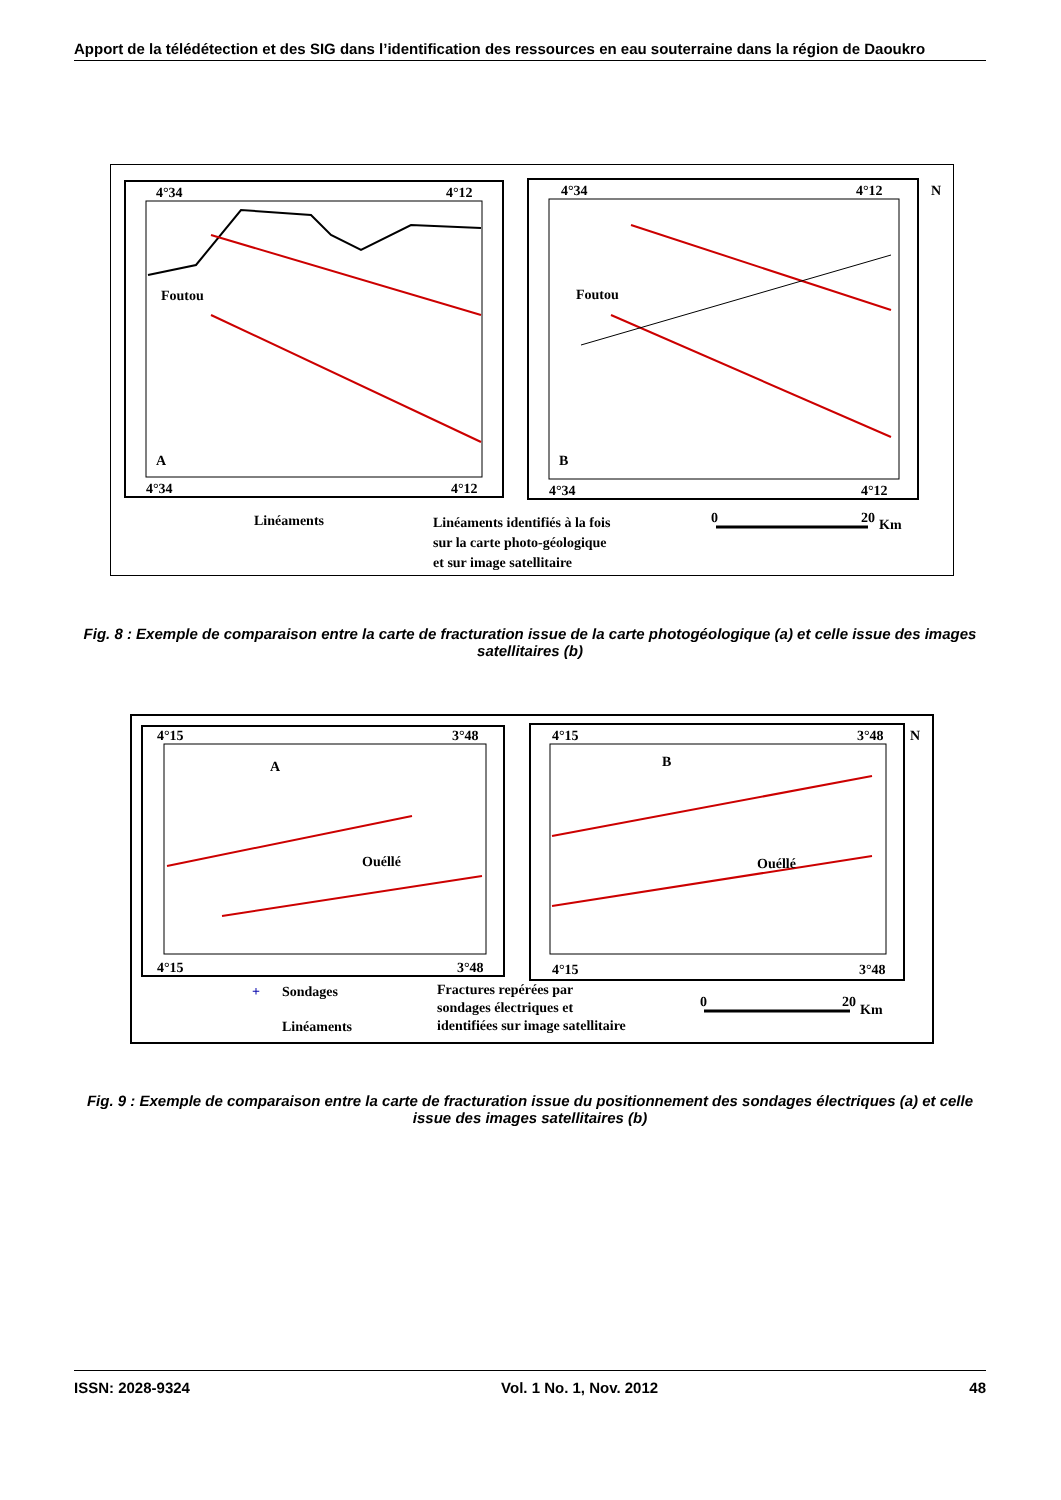Apport de la télédétection et des SIG dans l’identification des ressources en eau souterraine dans la région de Daoukro
4°34
4°12
Foutou
A
4°34
4°12
4°34
4°12
Foutou
B
4°34
4°12
N
Linéaments
Linéaments identifiés à la fois
sur la carte photo-géologique
et sur image satellitaire
0
20
Km
Fig. 8 : Exemple de comparaison entre la carte de fracturation issue de la carte photogéologique (a) et celle issue des images satellitaires (b)
4°15
3°48
A
Ouéllé
4°15
3°48
4°15
3°48
B
Ouéllé
4°15
3°48
N
+
Sondages
Linéaments
Fractures repérées par
sondages électriques et
identifiées sur image satellitaire
0
20
Km
Fig. 9 : Exemple de comparaison entre la carte de fracturation issue du positionnement des sondages électriques (a) et celle issue des images satellitaires (b)
ISSN: 2028-9324 Vol. 1 No. 1, Nov. 2012 48